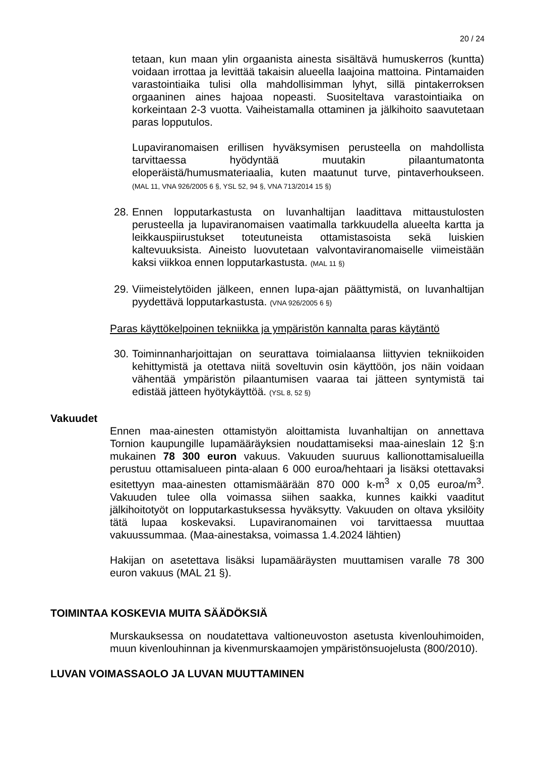20 / 24
tetaan, kun maan ylin orgaanista ainesta sisältävä humuskerros (kuntta) voidaan irrottaa ja levittää takaisin alueella laajoina mattoina. Pintamaiden varastointiaika tulisi olla mahdollisimman lyhyt, sillä pintakerroksen orgaaninen aines hajoaa nopeasti. Suositeltava varastointiaika on korkeintaan 2-3 vuotta. Vaiheistamalla ottaminen ja jälkihoito saavutetaan paras lopputulos.
Lupaviranomaisen erillisen hyväksymisen perusteella on mahdollista tarvittaessa hyödyntää muutakin pilaantumatonta eloperäistä/humusmateriaalia, kuten maatunut turve, pintaverhoukseen. (MAL 11, VNA 926/2005 6 §, YSL 52, 94 §, VNA 713/2014 15 §)
28.
Ennen lopputarkastusta on luvanhaltijan laadittava mittaustulosten perusteella ja lupaviranomaisen vaatimalla tarkkuudella alueelta kartta ja leikkauspiirustukset toteutuneista ottamistasoista sekä luiskien kaltevuuksista. Aineisto luovutetaan valvontaviranomaiselle viimeistään kaksi viikkoa ennen lopputarkastusta. (MAL 11 §)
29.
Viimeistelytöiden jälkeen, ennen lupa-ajan päättymistä, on luvanhaltijan pyydettävä lopputarkastusta. (VNA 926/2005 6 §)
Paras käyttökelpoinen tekniikka ja ympäristön kannalta paras käytäntö
30.
Toiminnanharjoittajan on seurattava toimialaansa liittyvien tekniikoiden kehittymistä ja otettava niitä soveltuvin osin käyttöön, jos näin voidaan vähentää ympäristön pilaantumisen vaaraa tai jätteen syntymistä tai edistää jätteen hyötykäyttöä. (YSL 8, 52 §)
Vakuudet
Ennen maa-ainesten ottamistyön aloittamista luvanhaltijan on annettava Tornion kaupungille lupamääräyksien noudattamiseksi maa-aineslain 12 §:n mukainen 78 300 euron vakuus. Vakuuden suuruus kallionottamisalueilla perustuu ottamisalueen pinta-alaan 6 000 euroa/hehtaari ja lisäksi otettavaksi esitettyyn maa-ainesten ottamismäärään 870 000 k-m<sup>3</sup> x 0,05 euroa/m<sup>3</sup>. Vakuuden tulee olla voimassa siihen saakka, kunnes kaikki vaaditut jälkihoitotyöt on lopputarkastuksessa hyväksytty. Vakuuden on oltava yksilöity tätä lupaa koskevaksi. Lupaviranomainen voi tarvittaessa muuttaa vakuussummaa. (Maa-ainestaksa, voimassa 1.4.2024 lähtien)
Hakijan on asetettava lisäksi lupamääräysten muuttamisen varalle 78 300 euron vakuus (MAL 21 §).
TOIMINTAA KOSKEVIA MUITA SÄÄDÖKSIÄ
Murskauksessa on noudatettava valtioneuvoston asetusta kivenlouhimoiden, muun kivenlouhinnan ja kivenmurskaamojen ympäristönsuojelusta (800/2010).
LUVAN VOIMASSAOLO JA LUVAN MUUTTAMINEN